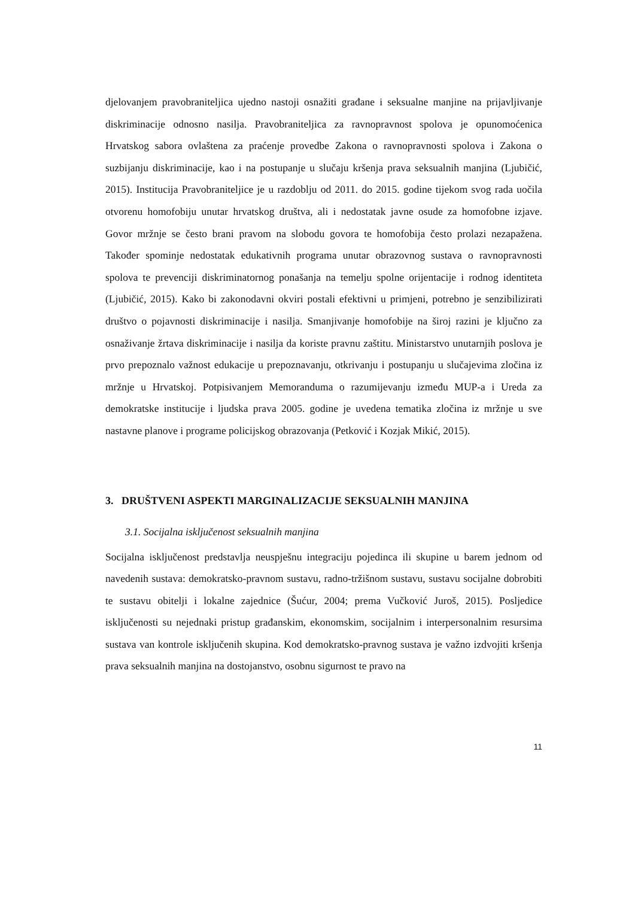djelovanjem pravobraniteljica ujedno nastoji osnažiti građane i seksualne manjine na prijavljivanje diskriminacije odnosno nasilja. Pravobraniteljica za ravnopravnost spolova je opunomoćenica Hrvatskog sabora ovlaštena za praćenje provedbe Zakona o ravnopravnosti spolova i Zakona o suzbijanju diskriminacije, kao i na postupanje u slučaju kršenja prava seksualnih manjina (Ljubičić, 2015). Institucija Pravobraniteljice je u razdoblju od 2011. do 2015. godine tijekom svog rada uočila otvorenu homofobiju unutar hrvatskog društva, ali i nedostatak javne osude za homofobne izjave. Govor mržnje se često brani pravom na slobodu govora te homofobija često prolazi nezapažena. Također spominje nedostatak edukativnih programa unutar obrazovnog sustava o ravnopravnosti spolova te prevenciji diskriminatornog ponašanja na temelju spolne orijentacije i rodnog identiteta (Ljubičić, 2015). Kako bi zakonodavni okviri postali efektivni u primjeni, potrebno je senzibilizirati društvo o pojavnosti diskriminacije i nasilja. Smanjivanje homofobije na široj razini je ključno za osnaživanje žrtava diskriminacije i nasilja da koriste pravnu zaštitu. Ministarstvo unutarnjih poslova je prvo prepoznalo važnost edukacije u prepoznavanju, otkrivanju i postupanju u slučajevima zločina iz mržnje u Hrvatskoj. Potpisivanjem Memoranduma o razumijevanju između MUP-a i Ureda za demokratske institucije i ljudska prava 2005. godine je uvedena tematika zločina iz mržnje u sve nastavne planove i programe policijskog obrazovanja (Petković i Kozjak Mikić, 2015).
3. DRUŠTVENI ASPEKTI MARGINALIZACIJE SEKSUALNIH MANJINA
3.1. Socijalna isključenost seksualnih manjina
Socijalna isključenost predstavlja neuspješnu integraciju pojedinca ili skupine u barem jednom od navedenih sustava: demokratsko-pravnom sustavu, radno-tržišnom sustavu, sustavu socijalne dobrobiti te sustavu obitelji i lokalne zajednice (Šućur, 2004; prema Vučković Juroš, 2015). Posljedice isključenosti su nejednaki pristup građanskim, ekonomskim, socijalnim i interpersonalnim resursima sustava van kontrole isključenih skupina. Kod demokratsko-pravnog sustava je važno izdvojiti kršenja prava seksualnih manjina na dostojanstvo, osobnu sigurnost te pravo na
11